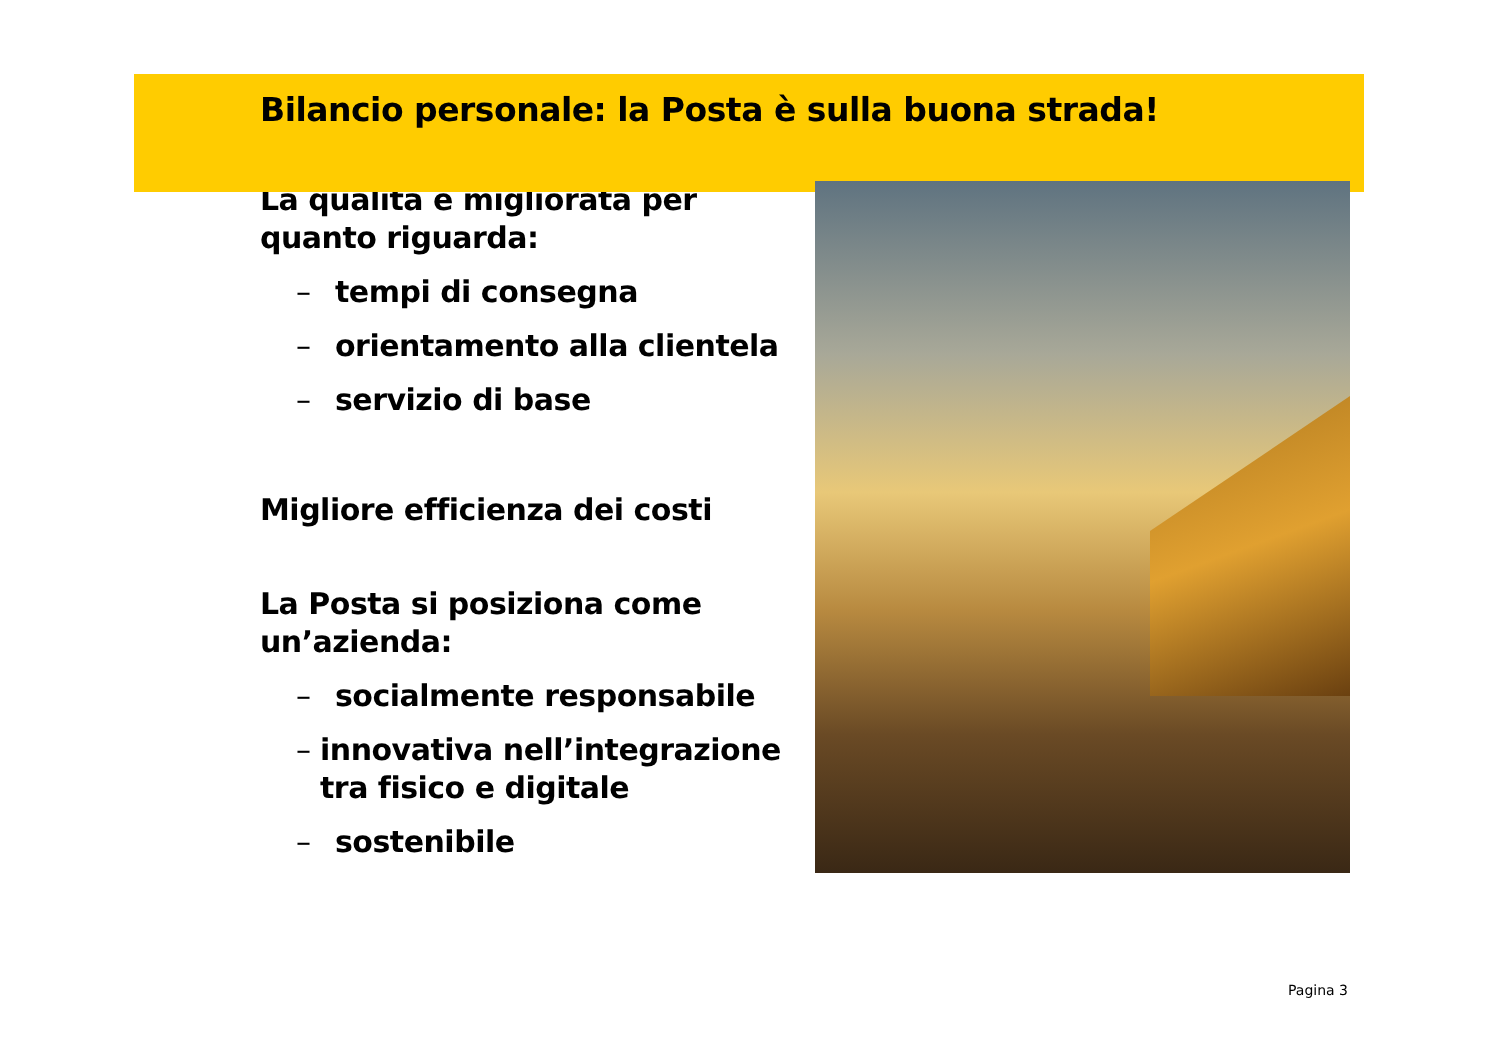Bilancio personale: la Posta è sulla buona strada!
La qualità è migliorata per quanto riguarda:
– tempi di consegna
– orientamento alla clientela
– servizio di base
Migliore efficienza dei costi
La Posta si posiziona come un’azienda:
– socialmente responsabile
– innovativa nell’integrazione tra fisico e digitale
– sostenibile
Pagina 3